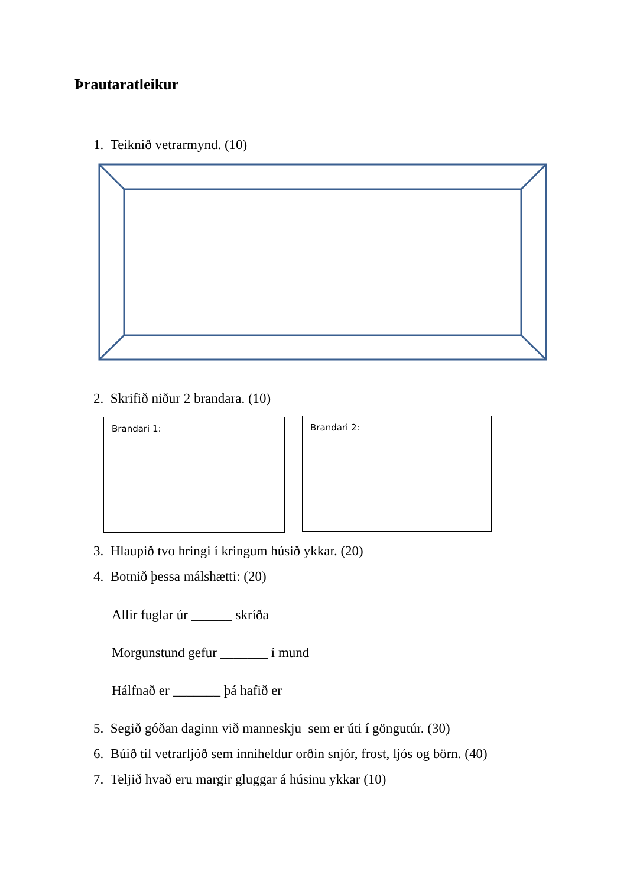Þrautaratleikur
1. Teiknið vetrarmynd. (10)
2. Skrifið niður 2 brandara. (10)
Brandari 1: Brandari 2:
3. Hlaupið tvo hringi í kringum húsið ykkar. (20)
4. Botnið þessa málshætti: (20)
Allir fuglar úr ______ skríða
Morgunstund gefur _______ í mund
Hálfnað er _______ þá hafið er
5. Segið góðan daginn við manneskju sem er úti í göngutúr. (30)
6. Búið til vetrarljóð sem inniheldur orðin snjór, frost, ljós og börn. (40)
7. Teljið hvað eru margir gluggar á húsinu ykkar (10)